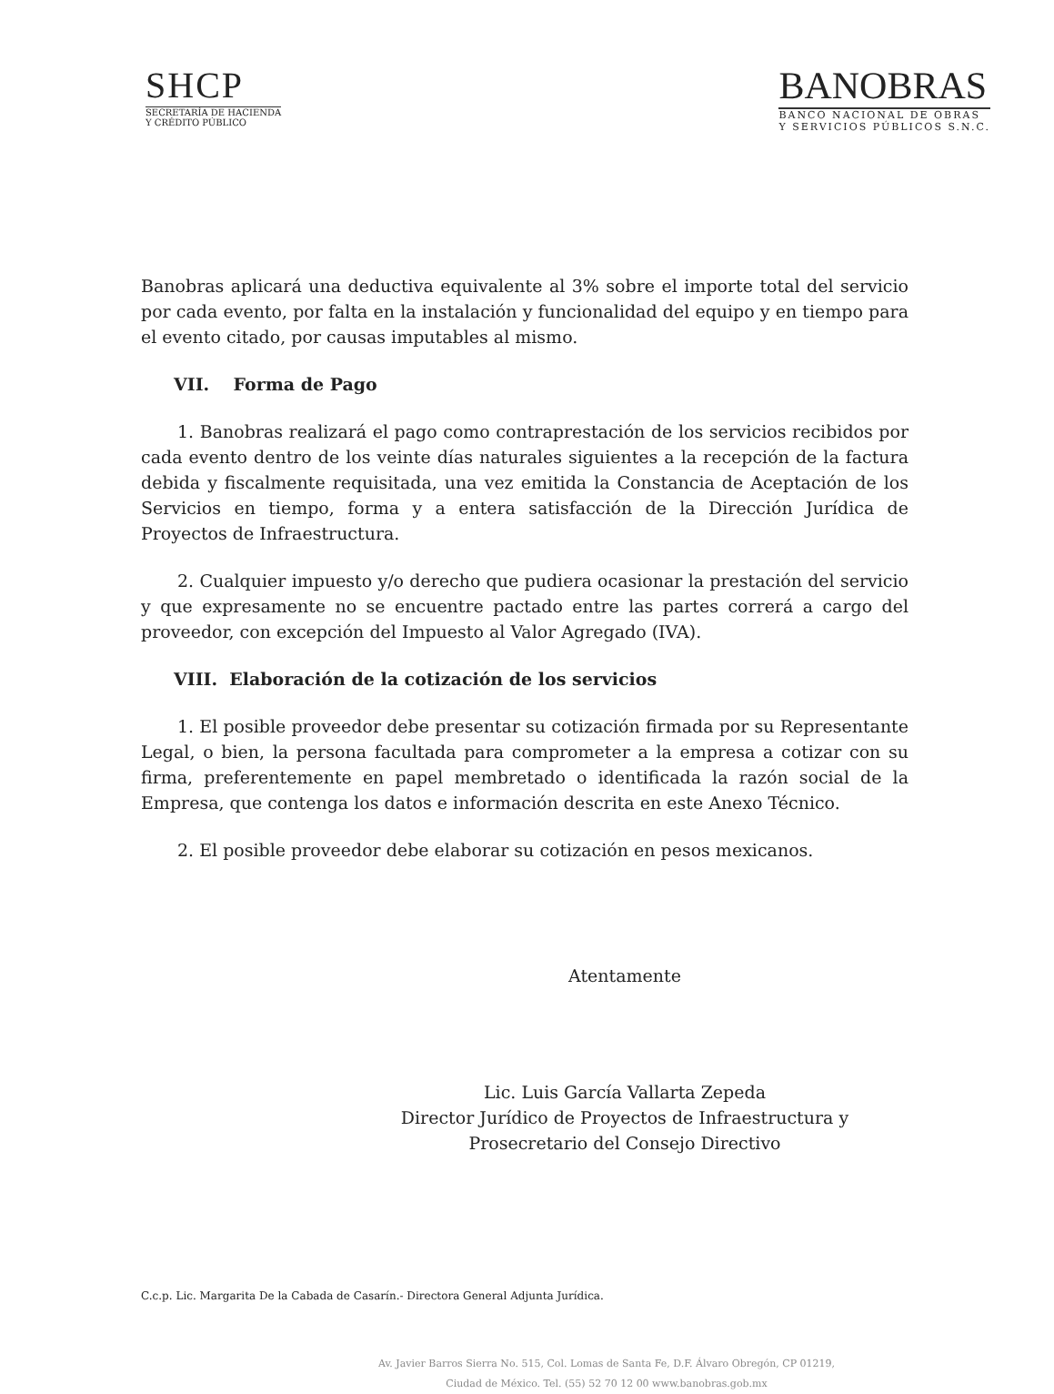SHCP
SECRETARÍA DE HACIENDA
Y CRÉDITO PÚBLICO
BANOBRAS
BANCO NACIONAL DE OBRAS
Y SERVICIOS PÚBLICOS S.N.C.
Banobras aplicará una deductiva equivalente al 3% sobre el importe total del servicio por cada evento, por falta en la instalación y funcionalidad del equipo y en tiempo para el evento citado, por causas imputables al mismo.
VII. Forma de Pago
1. Banobras realizará el pago como contraprestación de los servicios recibidos por cada evento dentro de los veinte días naturales siguientes a la recepción de la factura debida y fiscalmente requisitada, una vez emitida la Constancia de Aceptación de los Servicios en tiempo, forma y a entera satisfacción de la Dirección Jurídica de Proyectos de Infraestructura.
2. Cualquier impuesto y/o derecho que pudiera ocasionar la prestación del servicio y que expresamente no se encuentre pactado entre las partes correrá a cargo del proveedor, con excepción del Impuesto al Valor Agregado (IVA).
VIII. Elaboración de la cotización de los servicios
1. El posible proveedor debe presentar su cotización firmada por su Representante Legal, o bien, la persona facultada para comprometer a la empresa a cotizar con su firma, preferentemente en papel membretado o identificada la razón social de la Empresa, que contenga los datos e información descrita en este Anexo Técnico.
2. El posible proveedor debe elaborar su cotización en pesos mexicanos.
Atentamente
Lic. Luis García Vallarta Zepeda
Director Jurídico de Proyectos de Infraestructura y
Prosecretario del Consejo Directivo
C.c.p. Lic. Margarita De la Cabada de Casarín.- Directora General Adjunta Jurídica.
Av. Javier Barros Sierra No. 515, Col. Lomas de Santa Fe, D.F. Álvaro Obregón, CP 01219,
Ciudad de México. Tel. (55) 52 70 12 00 www.banobras.gob.mx